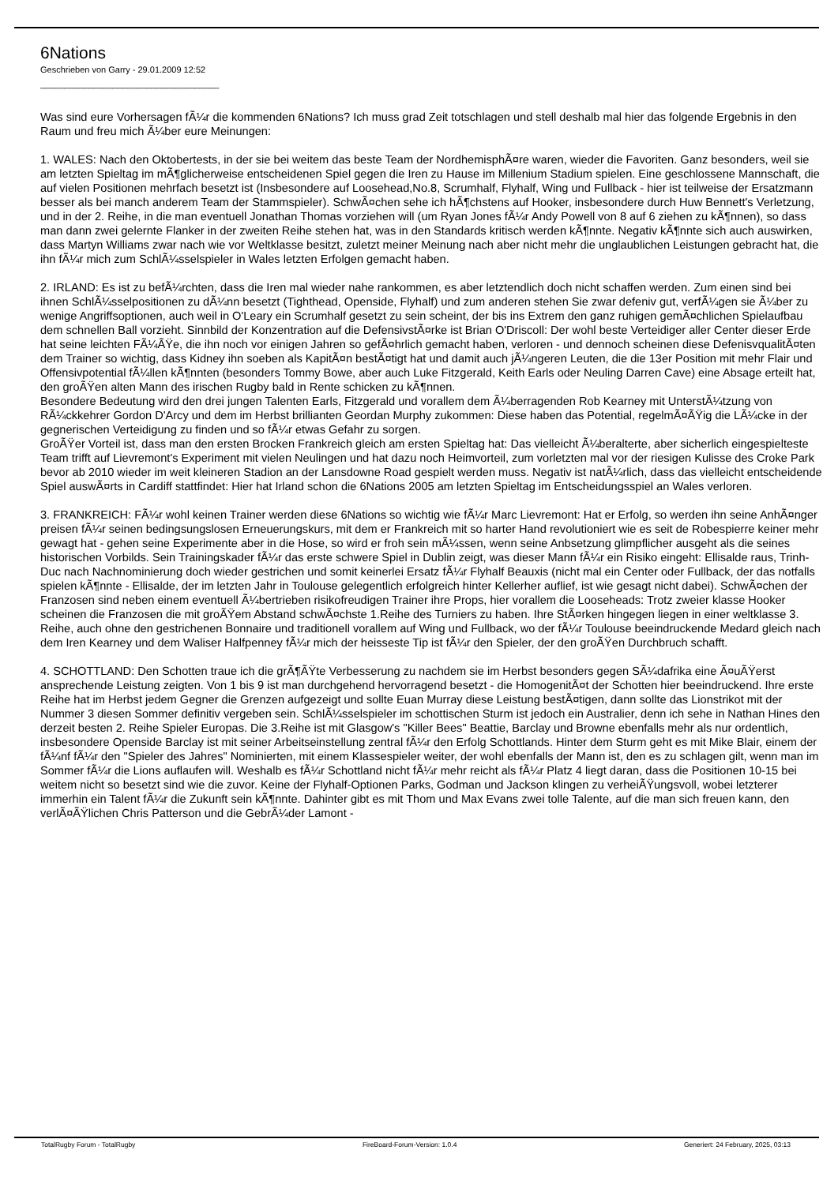6Nations
Geschrieben von Garry - 29.01.2009 12:52
_____________________________________
Was sind eure Vorhersagen fÃ¼r die kommenden 6Nations? Ich muss grad Zeit totschlagen und stell deshalb mal hier das folgende Ergebnis in den Raum und freu mich Ã¼ber eure Meinungen:
1. WALES: Nach den Oktobertests, in der sie bei weitem das beste Team der NordhemisphÃ¤re waren, wieder die Favoriten. Ganz besonders, weil sie am letzten Spieltag im mÃ¶glicherweise entscheidenen Spiel gegen die Iren zu Hause im Millenium Stadium spielen. Eine geschlossene Mannschaft, die auf vielen Positionen mehrfach besetzt ist (Insbesondere auf Loosehead,No.8, Scrumhalf, Flyhalf, Wing und Fullback - hier ist teilweise der Ersatzmann besser als bei manch anderem Team der Stammspieler). SchwÃ¤chen sehe ich hÃ¶chstens auf Hooker, insbesondere durch Huw Bennett's Verletzung, und in der 2. Reihe, in die man eventuell Jonathan Thomas vorziehen will (um Ryan Jones fÃ¼r Andy Powell von 8 auf 6 ziehen zu kÃ¶nnen), so dass man dann zwei gelernte Flanker in der zweiten Reihe stehen hat, was in den Standards kritisch werden kÃ¶nnte. Negativ kÃ¶nnte sich auch auswirken, dass Martyn Williams zwar nach wie vor Weltklasse besitzt, zuletzt meiner Meinung nach aber nicht mehr die unglaublichen Leistungen gebracht hat, die ihn fÃ¼r mich zum SchlÃ¼sselspieler in Wales letzten Erfolgen gemacht haben.
2. IRLAND: Es ist zu befÃ¼rchten, dass die Iren mal wieder nahe rankommen, es aber letztendlich doch nicht schaffen werden. Zum einen sind bei ihnen SchlÃ¼sselpositionen zu dÃ¼nn besetzt (Tighthead, Openside, Flyhalf) und zum anderen stehen Sie zwar defeniv gut, verfÃ¼gen sie Ã¼ber zu wenige Angriffsoptionen, auch weil in O'Leary ein Scrumhalf gesetzt zu sein scheint, der bis ins Extrem den ganz ruhigen gemÃ¤chlichen Spielaufbau dem schnellen Ball vorzieht. Sinnbild der Konzentration auf die DefensivstÃ¤rke ist Brian O'Driscoll: Der wohl beste Verteidiger aller Center dieser Erde hat seine leichten FÃ¼ÃŸe, die ihn noch vor einigen Jahren so gefÃ¤hrlich gemacht haben, verloren - und dennoch scheinen diese DefenisvqualitÃ¤ten dem Trainer so wichtig, dass Kidney ihn soeben als KapitÃ¤n bestÃ¤tigt hat und damit auch jÃ¼ngeren Leuten, die die 13er Position mit mehr Flair und Offensivpotential fÃ¼llen kÃ¶nnten (besonders Tommy Bowe, aber auch Luke Fitzgerald, Keith Earls oder Neuling Darren Cave) eine Absage erteilt hat, den groÃŸen alten Mann des irischen Rugby bald in Rente schicken zu kÃ¶nnen.
Besondere Bedeutung wird den drei jungen Talenten Earls, Fitzgerald und vorallem dem Ã¼berragenden Rob Kearney mit UnterstÃ¼tzung von RÃ¼ckkehrer Gordon D'Arcy und dem im Herbst brillianten Geordan Murphy zukommen: Diese haben das Potential, regelmÃ¤ÃŸig die LÃ¼cke in der gegnerischen Verteidigung zu finden und so fÃ¼r etwas Gefahr zu sorgen.
GroÃŸer Vorteil ist, dass man den ersten Brocken Frankreich gleich am ersten Spieltag hat: Das vielleicht Ã¼beralterte, aber sicherlich eingespielteste Team trifft auf Lievremont's Experiment mit vielen Neulingen und hat dazu noch Heimvorteil, zum vorletzten mal vor der riesigen Kulisse des Croke Park bevor ab 2010 wieder im weit kleineren Stadion an der Lansdowne Road gespielt werden muss. Negativ ist natÃ¼rlich, dass das vielleicht entscheidende Spiel auswÃ¤rts in Cardiff stattfindet: Hier hat Irland schon die 6Nations 2005 am letzten Spieltag im Entscheidungsspiel an Wales verloren.
3. FRANKREICH: FÃ¼r wohl keinen Trainer werden diese 6Nations so wichtig wie fÃ¼r Marc Lievremont: Hat er Erfolg, so werden ihn seine AnhÃ¤nger preisen fÃ¼r seinen bedingsungslosen Erneuerungskurs, mit dem er Frankreich mit so harter Hand revolutioniert wie es seit de Robespierre keiner mehr gewagt hat - gehen seine Experimente aber in die Hose, so wird er froh sein mÃ¼ssen, wenn seine Anbsetzung glimpflicher ausgeht als die seines historischen Vorbilds. Sein Trainingskader fÃ¼r das erste schwere Spiel in Dublin zeigt, was dieser Mann fÃ¼r ein Risiko eingeht: Ellisalde raus, Trinh-Duc nach Nachnominierung doch wieder gestrichen und somit keinerlei Ersatz fÃ¼r Flyhalf Beauxis (nicht mal ein Center oder Fullback, der das notfalls spielen kÃ¶nnte - Ellisalde, der im letzten Jahr in Toulouse gelegentlich erfolgreich hinter Kellerher auflief, ist wie gesagt nicht dabei). SchwÃ¤chen der Franzosen sind neben einem eventuell Ã¼bertrieben risikofreudigen Trainer ihre Props, hier vorallem die Looseheads: Trotz zweier klasse Hooker scheinen die Franzosen die mit groÃŸem Abstand schwÃ¤chste 1.Reihe des Turniers zu haben. Ihre StÃ¤rken hingegen liegen in einer weltklasse 3. Reihe, auch ohne den gestrichenen Bonnaire und traditionell vorallem auf Wing und Fullback, wo der fÃ¼r Toulouse beeindruckende Medard gleich nach dem Iren Kearney und dem Waliser Halfpenney fÃ¼r mich der heisseste Tip ist fÃ¼r den Spieler, der den groÃŸen Durchbruch schafft.
4. SCHOTTLAND: Den Schotten traue ich die grÃ¶ÃŸte Verbesserung zu nachdem sie im Herbst besonders gegen SÃ¼dafrika eine Ã¤uÃŸerst ansprechende Leistung zeigten. Von 1 bis 9 ist man durchgehend hervorragend besetzt - die HomogenitÃ¤t der Schotten hier beeindruckend. Ihre erste Reihe hat im Herbst jedem Gegner die Grenzen aufgezeigt und sollte Euan Murray diese Leistung bestÃ¤tigen, dann sollte das Lionstrikot mit der Nummer 3 diesen Sommer definitiv vergeben sein. SchlÃ¼sselspieler im schottischen Sturm ist jedoch ein Australier, denn ich sehe in Nathan Hines den derzeit besten 2. Reihe Spieler Europas. Die 3.Reihe ist mit Glasgow's "Killer Bees" Beattie, Barclay und Browne ebenfalls mehr als nur ordentlich, insbesondere Openside Barclay ist mit seiner Arbeitseinstellung zentral fÃ¼r den Erfolg Schottlands. Hinter dem Sturm geht es mit Mike Blair, einem der fÃ¼nf fÃ¼r den "Spieler des Jahres" Nominierten, mit einem Klassespieler weiter, der wohl ebenfalls der Mann ist, den es zu schlagen gilt, wenn man im Sommer fÃ¼r die Lions auflaufen will. Weshalb es fÃ¼r Schottland nicht fÃ¼r mehr reicht als fÃ¼r Platz 4 liegt daran, dass die Positionen 10-15 bei weitem nicht so besetzt sind wie die zuvor. Keine der Flyhalf-Optionen Parks, Godman und Jackson klingen zu verheiÃŸungsvoll, wobei letzterer immerhin ein Talent fÃ¼r die Zukunft sein kÃ¶nnte. Dahinter gibt es mit Thom und Max Evans zwei tolle Talente, auf die man sich freuen kann, den verlÃ¤ÃŸlichen Chris Patterson und die GebrÃ¼der Lamont -
TotalRugby Forum - TotalRugby FireBoard-Forum-Version: 1.0.4 Generiert: 24 February, 2025, 03:13